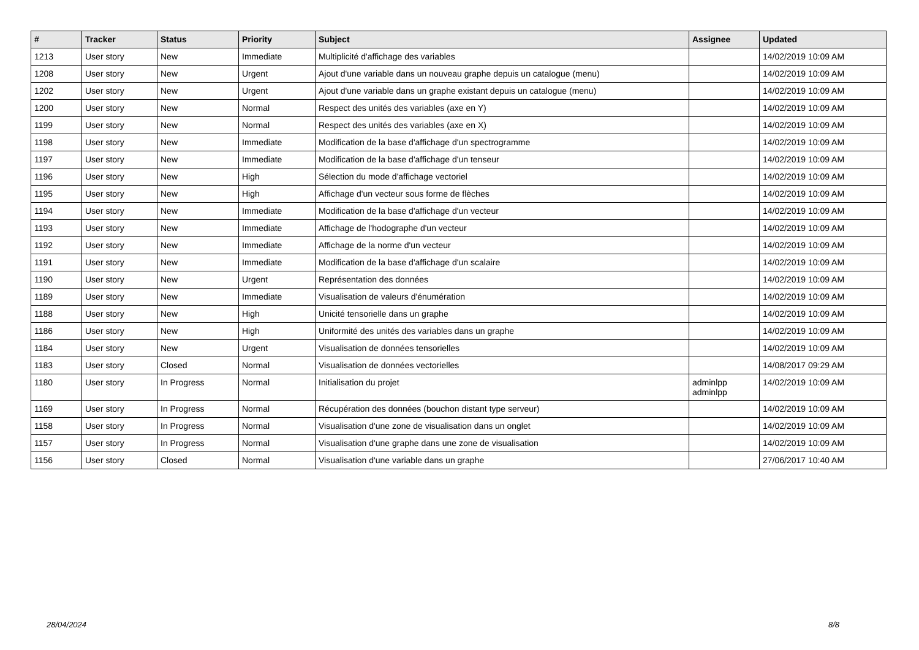| # | Tracker | Status | Priority | Subject | Assignee | Updated |
| --- | --- | --- | --- | --- | --- | --- |
| 1213 | User story | New | Immediate | Multiplicité d'affichage des variables | | 14/02/2019 10:09 AM |
| 1208 | User story | New | Urgent | Ajout d'une variable dans un nouveau graphe depuis un catalogue (menu) | | 14/02/2019 10:09 AM |
| 1202 | User story | New | Urgent | Ajout d'une variable dans un graphe existant depuis un catalogue (menu) | | 14/02/2019 10:09 AM |
| 1200 | User story | New | Normal | Respect des unités des variables (axe en Y) | | 14/02/2019 10:09 AM |
| 1199 | User story | New | Normal | Respect des unités des variables (axe en X) | | 14/02/2019 10:09 AM |
| 1198 | User story | New | Immediate | Modification de la base d'affichage d'un spectrogramme | | 14/02/2019 10:09 AM |
| 1197 | User story | New | Immediate | Modification de la base d'affichage d'un tenseur | | 14/02/2019 10:09 AM |
| 1196 | User story | New | High | Sélection du mode d'affichage vectoriel | | 14/02/2019 10:09 AM |
| 1195 | User story | New | High | Affichage d'un vecteur sous forme de flèches | | 14/02/2019 10:09 AM |
| 1194 | User story | New | Immediate | Modification de la base d'affichage d'un vecteur | | 14/02/2019 10:09 AM |
| 1193 | User story | New | Immediate | Affichage de l'hodographe d'un vecteur | | 14/02/2019 10:09 AM |
| 1192 | User story | New | Immediate | Affichage de la norme d'un vecteur | | 14/02/2019 10:09 AM |
| 1191 | User story | New | Immediate | Modification de la base d'affichage d'un scalaire | | 14/02/2019 10:09 AM |
| 1190 | User story | New | Urgent | Représentation des données | | 14/02/2019 10:09 AM |
| 1189 | User story | New | Immediate | Visualisation de valeurs d'énumération | | 14/02/2019 10:09 AM |
| 1188 | User story | New | High | Unicité tensorielle dans un graphe | | 14/02/2019 10:09 AM |
| 1186 | User story | New | High | Uniformité des unités des variables dans un graphe | | 14/02/2019 10:09 AM |
| 1184 | User story | New | Urgent | Visualisation de données tensorielles | | 14/02/2019 10:09 AM |
| 1183 | User story | Closed | Normal | Visualisation de données vectorielles | | 14/08/2017 09:29 AM |
| 1180 | User story | In Progress | Normal | Initialisation du projet | adminlpp adminlpp | 14/02/2019 10:09 AM |
| 1169 | User story | In Progress | Normal | Récupération des données (bouchon distant type serveur) | | 14/02/2019 10:09 AM |
| 1158 | User story | In Progress | Normal | Visualisation d'une zone de visualisation dans un onglet | | 14/02/2019 10:09 AM |
| 1157 | User story | In Progress | Normal | Visualisation d'une graphe dans une zone de visualisation | | 14/02/2019 10:09 AM |
| 1156 | User story | Closed | Normal | Visualisation d'une variable dans un graphe | | 27/06/2017 10:40 AM |
28/04/2024 8/8